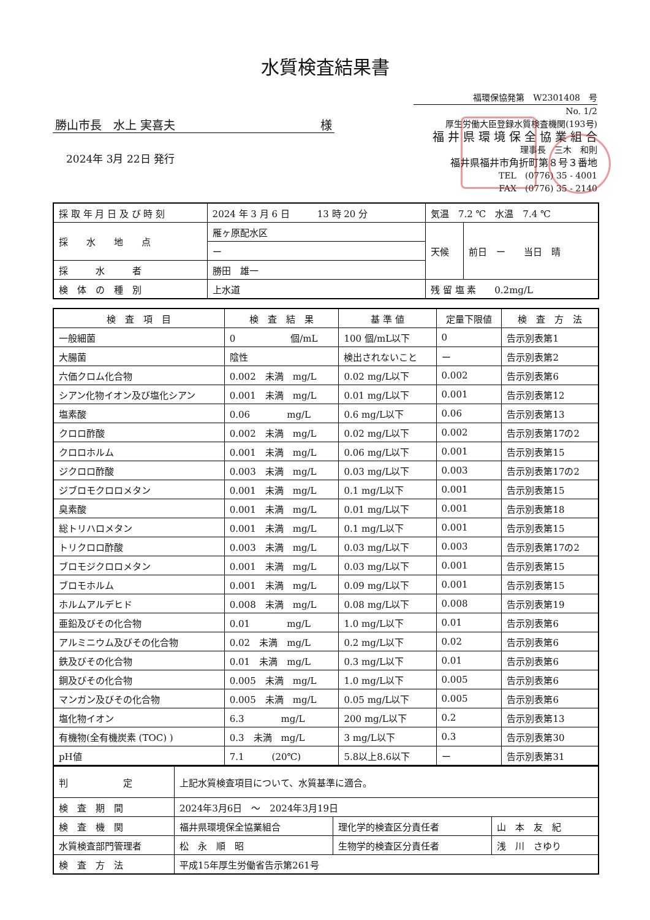水質検査結果書
勝山市長　水上 実喜夫 様
2024年 3月 22日 発行
福環保協発第　W2301408　号
No. 1/2
厚生労働大臣登録水質検査機関(193号)
福 井 県 環 境 保 全 協 業 組 合
理事長　三木　和則
福井県福井市角折町第８号３番地
TEL　(0776) 35 - 4001
FAX　(0776) 35 - 2140
| 採 取 年 月 日 及 び 時 刻 | 2024 年 3 月 6 日 13 時 20 分 | 気温 7.2 ℃ 水温 7.4 ℃ | |
| 採 水 地 点 | 雁ヶ原配水区 | 天候 | 前日 ー 当日 晴 |
| | ー | | |
| 採 水 者 | 勝田 雄一 | | |
| 検 体 の 種 別 | 上水道 | 残 留 塩 素 0.2mg/L | |
| 検 査 項 目 | 検 査 結 果 | 基 準 値 | 定量下限値 | 検 査 方 法 |
| --- | --- | --- | --- | --- |
| 一般細菌 | 0 個/mL | 100 個/mL以下 | 0 | 告示別表第1 |
| 大腸菌 | 陰性 | 検出されないこと | ー | 告示別表第2 |
| 六価クロム化合物 | 0.002 未満 mg/L | 0.02 mg/L以下 | 0.002 | 告示別表第6 |
| シアン化物イオン及び塩化シアン | 0.001 未満 mg/L | 0.01 mg/L以下 | 0.001 | 告示別表第12 |
| 塩素酸 | 0.06 mg/L | 0.6 mg/L以下 | 0.06 | 告示別表第13 |
| クロロ酢酸 | 0.002 未満 mg/L | 0.02 mg/L以下 | 0.002 | 告示別表第17の2 |
| クロロホルム | 0.001 未満 mg/L | 0.06 mg/L以下 | 0.001 | 告示別表第15 |
| ジクロロ酢酸 | 0.003 未満 mg/L | 0.03 mg/L以下 | 0.003 | 告示別表第17の2 |
| ジブロモクロロメタン | 0.001 未満 mg/L | 0.1 mg/L以下 | 0.001 | 告示別表第15 |
| 臭素酸 | 0.001 未満 mg/L | 0.01 mg/L以下 | 0.001 | 告示別表第18 |
| 総トリハロメタン | 0.001 未満 mg/L | 0.1 mg/L以下 | 0.001 | 告示別表第15 |
| トリクロロ酢酸 | 0.003 未満 mg/L | 0.03 mg/L以下 | 0.003 | 告示別表第17の2 |
| ブロモジクロロメタン | 0.001 未満 mg/L | 0.03 mg/L以下 | 0.001 | 告示別表第15 |
| ブロモホルム | 0.001 未満 mg/L | 0.09 mg/L以下 | 0.001 | 告示別表第15 |
| ホルムアルデヒド | 0.008 未満 mg/L | 0.08 mg/L以下 | 0.008 | 告示別表第19 |
| 亜鉛及びその化合物 | 0.01 mg/L | 1.0 mg/L以下 | 0.01 | 告示別表第6 |
| アルミニウム及びその化合物 | 0.02 未満 mg/L | 0.2 mg/L以下 | 0.02 | 告示別表第6 |
| 鉄及びその化合物 | 0.01 未満 mg/L | 0.3 mg/L以下 | 0.01 | 告示別表第6 |
| 銅及びその化合物 | 0.005 未満 mg/L | 1.0 mg/L以下 | 0.005 | 告示別表第6 |
| マンガン及びその化合物 | 0.005 未満 mg/L | 0.05 mg/L以下 | 0.005 | 告示別表第6 |
| 塩化物イオン | 6.3 mg/L | 200 mg/L以下 | 0.2 | 告示別表第13 |
| 有機物(全有機炭素 (TOC) ) | 0.3 未満 mg/L | 3 mg/L以下 | 0.3 | 告示別表第30 |
| pH値 | 7.1 (20℃) | 5.8以上8.6以下 | ー | 告示別表第31 |
| 判 定 | 上記水質検査項目について、水質基準に適合。 | | |
| 検 査 期 間 | 2024年3月6日 ～ 2024年3月19日 | | |
| 検 査 機 関 | 福井県環境保全協業組合 | 理化学的検査区分責任者 | 山 本 友 紀 |
| 水質検査部門管理者 | 松 永 順 昭 | 生物学的検査区分責任者 | 浅 川 さゆり |
| 検 査 方 法 | 平成15年厚生労働省告示第261号 | | |